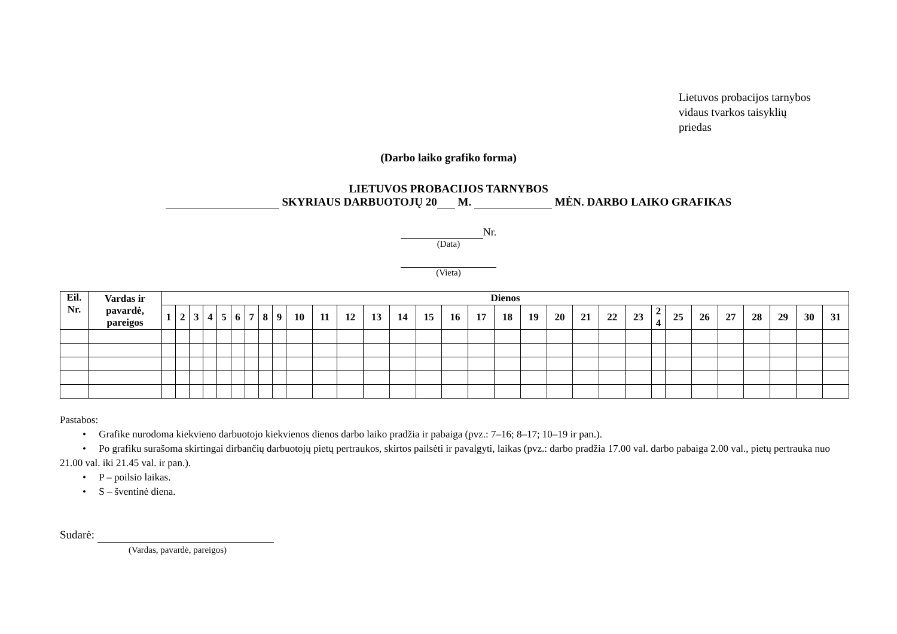Lietuvos probacijos tarnybos
vidaus tvarkos taisyklių
priedas
(Darbo laiko grafiko forma)
LIETUVOS PROBACIJOS TARNYBOS
SKYRIAUS DARBUOTOJŲ 20 M. MĖN. DARBO LAIKO GRAFIKAS
Nr.
(Data)
(Vieta)
| Eil. Nr. | Vardas ir pavardė, pareigos | Dienos | | | | | | | | | | | | | | | | | | | | | | | | | | | | | | |
| --- | --- | --- | --- | --- | --- | --- | --- | --- | --- | --- | --- | --- | --- | --- | --- | --- | --- | --- | --- | --- | --- | --- | --- | --- | --- | --- | --- | --- | --- | --- | --- | --- |
| | | 1 | 2 | 3 | 4 | 5 | 6 | 7 | 8 | 9 | 10 | 11 | 12 | 13 | 14 | 15 | 16 | 17 | 18 | 19 | 20 | 21 | 22 | 23 | 2 4 | 25 | 26 | 27 | 28 | 29 | 30 | 31 |
Pastabos:
• Grafike nurodoma kiekvieno darbuotojo kiekvienos dienos darbo laiko pradžia ir pabaiga (pvz.: 7–16; 8–17; 10–19 ir pan.).
• Po grafiku surašoma skirtingai dirbančių darbuotojų pietų pertraukos, skirtos pailsėti ir pavalgyti, laikas (pvz.: darbo pradžia 17.00 val. darbo pabaiga 2.00 val., pietų pertrauka nuo 21.00 val. iki 21.45 val. ir pan.).
• P – poilsio laikas.
• S – šventinė diena.
Sudarė:
(Vardas, pavardė, pareigos)